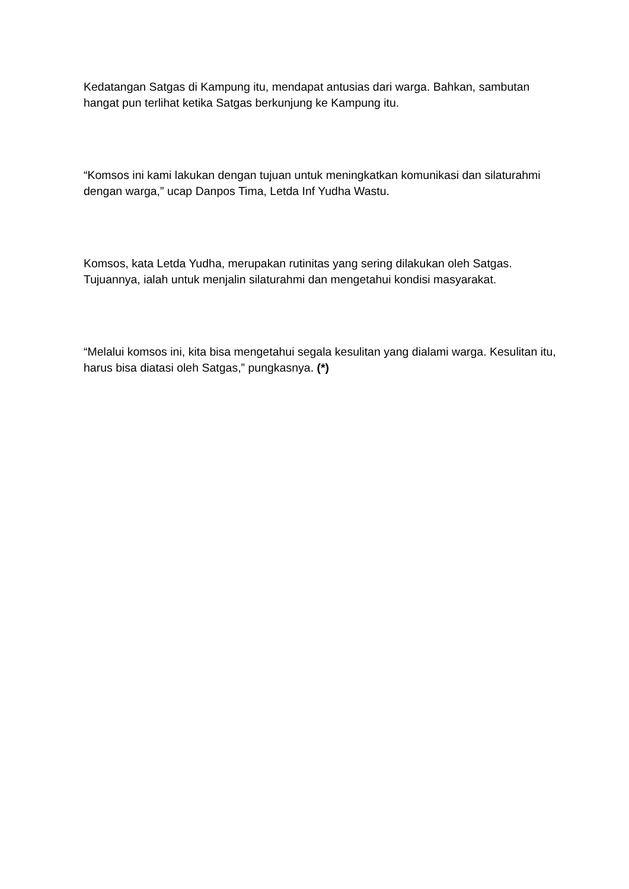Kedatangan Satgas di Kampung itu, mendapat antusias dari warga. Bahkan, sambutan hangat pun terlihat ketika Satgas berkunjung ke Kampung itu.
“Komsos ini kami lakukan dengan tujuan untuk meningkatkan komunikasi dan silaturahmi dengan warga,” ucap Danpos Tima, Letda Inf Yudha Wastu.
Komsos, kata Letda Yudha, merupakan rutinitas yang sering dilakukan oleh Satgas. Tujuannya, ialah untuk menjalin silaturahmi dan mengetahui kondisi masyarakat.
“Melalui komsos ini, kita bisa mengetahui segala kesulitan yang dialami warga. Kesulitan itu, harus bisa diatasi oleh Satgas,” pungkasnya. (*)